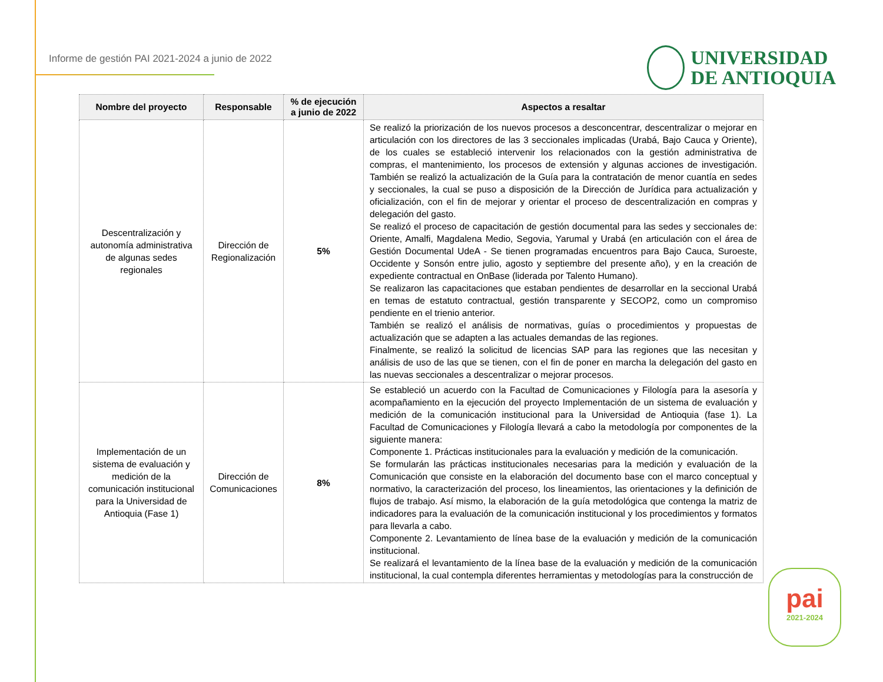Informe de gestión PAI 2021-2024 a junio de 2022
UNIVERSIDAD
DE ANTIOQUIA
| Nombre del proyecto | Responsable | % de ejecución a junio de 2022 | Aspectos a resaltar |
| --- | --- | --- | --- |
| Descentralización y autonomía administrativa de algunas sedes regionales | Dirección de Regionalización | 5% | Se realizó la priorización de los nuevos procesos a desconcentrar, descentralizar o mejorar en articulación con los directores de las 3 seccionales implicadas (Urabá, Bajo Cauca y Oriente), de los cuales se estableció intervenir los relacionados con la gestión administrativa de compras, el mantenimiento, los procesos de extensión y algunas acciones de investigación. También se realizó la actualización de la Guía para la contratación de menor cuantía en sedes y seccionales, la cual se puso a disposición de la Dirección de Jurídica para actualización y oficialización, con el fin de mejorar y orientar el proceso de descentralización en compras y delegación del gasto. Se realizó el proceso de capacitación de gestión documental para las sedes y seccionales de: Oriente, Amalfi, Magdalena Medio, Segovia, Yarumal y Urabá (en articulación con el área de Gestión Documental UdeA - Se tienen programadas encuentros para Bajo Cauca, Suroeste, Occidente y Sonsón entre julio, agosto y septiembre del presente año), y en la creación de expediente contractual en OnBase (liderada por Talento Humano). Se realizaron las capacitaciones que estaban pendientes de desarrollar en la seccional Urabá en temas de estatuto contractual, gestión transparente y SECOP2, como un compromiso pendiente en el trienio anterior. También se realizó el análisis de normativas, guías o procedimientos y propuestas de actualización que se adapten a las actuales demandas de las regiones. Finalmente, se realizó la solicitud de licencias SAP para las regiones que las necesitan y análisis de uso de las que se tienen, con el fin de poner en marcha la delegación del gasto en las nuevas seccionales a descentralizar o mejorar procesos. |
| Implementación de un sistema de evaluación y medición de la comunicación institucional para la Universidad de Antioquia (Fase 1) | Dirección de Comunicaciones | 8% | Se estableció un acuerdo con la Facultad de Comunicaciones y Filología para la asesoría y acompañamiento en la ejecución del proyecto Implementación de un sistema de evaluación y medición de la comunicación institucional para la Universidad de Antioquia (fase 1). La Facultad de Comunicaciones y Filología llevará a cabo la metodología por componentes de la siguiente manera: Componente 1. Prácticas institucionales para la evaluación y medición de la comunicación. Se formularán las prácticas institucionales necesarias para la medición y evaluación de la Comunicación que consiste en la elaboración del documento base con el marco conceptual y normativo, la caracterización del proceso, los lineamientos, las orientaciones y la definición de flujos de trabajo. Así mismo, la elaboración de la guía metodológica que contenga la matriz de indicadores para la evaluación de la comunicación institucional y los procedimientos y formatos para llevarla a cabo. Componente 2. Levantamiento de línea base de la evaluación y medición de la comunicación institucional. Se realizará el levantamiento de la línea base de la evaluación y medición de la comunicación institucional, la cual contempla diferentes herramientas y metodologías para la construcción de |
pai
2021-2024